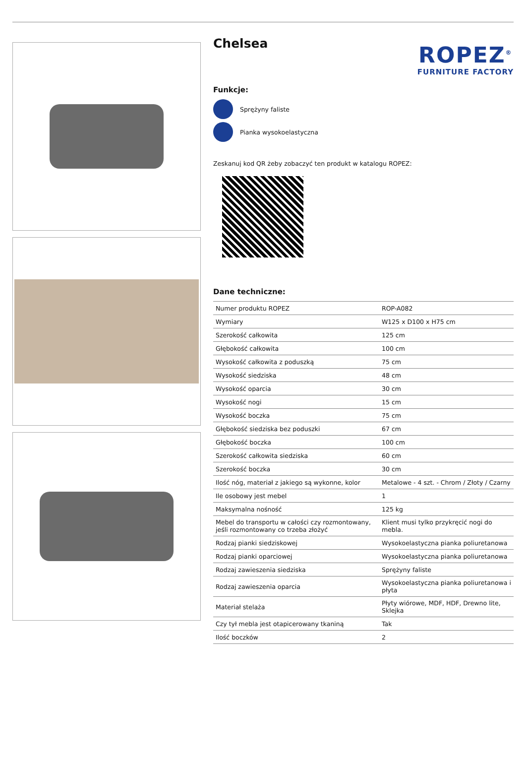Chelsea
ROPEZ<sup>®</sup>
FURNITURE FACTORY
Funkcje:
Sprężyny faliste
Pianka wysokoelastyczna
Zeskanuj kod QR żeby zobaczyć ten produkt w katalogu ROPEZ:
Dane techniczne:
| Numer produktu ROPEZ | ROP-A082 |
| Wymiary | W125 x D100 x H75 cm |
| Szerokość całkowita | 125 cm |
| Głębokość całkowita | 100 cm |
| Wysokość całkowita z poduszką | 75 cm |
| Wysokość siedziska | 48 cm |
| Wysokość oparcia | 30 cm |
| Wysokość nogi | 15 cm |
| Wysokość boczka | 75 cm |
| Głębokość siedziska bez poduszki | 67 cm |
| Głębokość boczka | 100 cm |
| Szerokość całkowita siedziska | 60 cm |
| Szerokość boczka | 30 cm |
| Ilość nóg, materiał z jakiego są wykonne, kolor | Metalowe - 4 szt. - Chrom / Złoty / Czarny |
| Ile osobowy jest mebel | 1 |
| Maksymalna nośność | 125 kg |
| Mebel do transportu w całości czy rozmontowany, jeśli rozmontowany co trzeba złożyć | Klient musi tylko przykręcić nogi do mebla. |
| Rodzaj pianki siedziskowej | Wysokoelastyczna pianka poliuretanowa |
| Rodzaj pianki oparciowej | Wysokoelastyczna pianka poliuretanowa |
| Rodzaj zawieszenia siedziska | Sprężyny faliste |
| Rodzaj zawieszenia oparcia | Wysokoelastyczna pianka poliuretanowa i płyta |
| Materiał stelaża | Płyty wiórowe, MDF, HDF, Drewno lite, Sklejka |
| Czy tył mebla jest otapicerowany tkaniną | Tak |
| Ilość boczków | 2 |